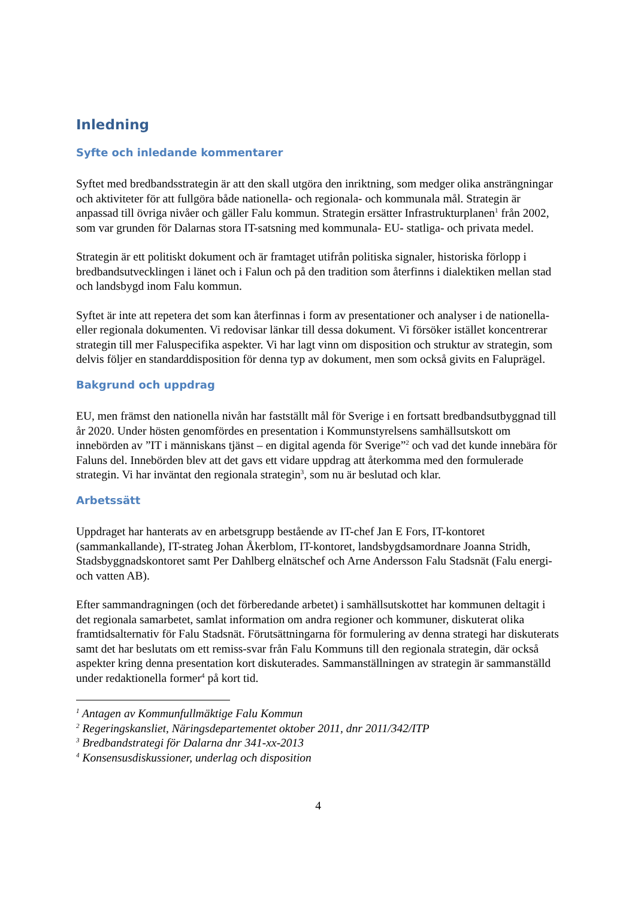Inledning
Syfte och inledande kommentarer
Syftet med bredbandsstrategin är att den skall utgöra den inriktning, som medger olika ansträngningar och aktiviteter för att fullgöra både nationella- och regionala- och kommunala mål. Strategin är anpassad till övriga nivåer och gäller Falu kommun. Strategin ersätter Infrastrukturplanen<sup>1</sup> från 2002, som var grunden för Dalarnas stora IT-satsning med kommunala- EU- statliga- och privata medel.
Strategin är ett politiskt dokument och är framtaget utifrån politiska signaler, historiska förlopp i bredbandsutvecklingen i länet och i Falun och på den tradition som återfinns i dialektiken mellan stad och landsbygd inom Falu kommun.
Syftet är inte att repetera det som kan återfinnas i form av presentationer och analyser i de nationella- eller regionala dokumenten. Vi redovisar länkar till dessa dokument. Vi försöker istället koncentrerar strategin till mer Faluspecifika aspekter. Vi har lagt vinn om disposition och struktur av strategin, som delvis följer en standarddisposition för denna typ av dokument, men som också givits en Faluprägel.
Bakgrund och uppdrag
EU, men främst den nationella nivån har fastställt mål för Sverige i en fortsatt bredbandsutbyggnad till år 2020. Under hösten genomfördes en presentation i Kommunstyrelsens samhällsutskott om innebörden av ”IT i människans tjänst – en digital agenda för Sverige”<sup>2</sup> och vad det kunde innebära för Faluns del. Innebörden blev att det gavs ett vidare uppdrag att återkomma med den formulerade strategin. Vi har inväntat den regionala strategin<sup>3</sup>, som nu är beslutad och klar.
Arbetssätt
Uppdraget har hanterats av en arbetsgrupp bestående av IT-chef Jan E Fors, IT-kontoret (sammankallande), IT-strateg Johan Åkerblom, IT-kontoret, landsbygdsamordnare Joanna Stridh, Stadsbyggnadskontoret samt Per Dahlberg elnätschef och Arne Andersson Falu Stadsnät (Falu energi- och vatten AB).
Efter sammandragningen (och det förberedande arbetet) i samhällsutskottet har kommunen deltagit i det regionala samarbetet, samlat information om andra regioner och kommuner, diskuterat olika framtidsalternativ för Falu Stadsnät. Förutsättningarna för formulering av denna strategi har diskuterats samt det har beslutats om ett remiss-svar från Falu Kommuns till den regionala strategin, där också aspekter kring denna presentation kort diskuterades. Sammanställningen av strategin är sammanställd under redaktionella former<sup>4</sup> på kort tid.
<sup>1</sup> Antagen av Kommunfullmäktige Falu Kommun
<sup>2</sup> Regeringskansliet, Näringsdepartementet oktober 2011, dnr 2011/342/ITP
<sup>3</sup> Bredbandstrategi för Dalarna dnr 341-xx-2013
<sup>4</sup> Konsensusdiskussioner, underlag och disposition
4